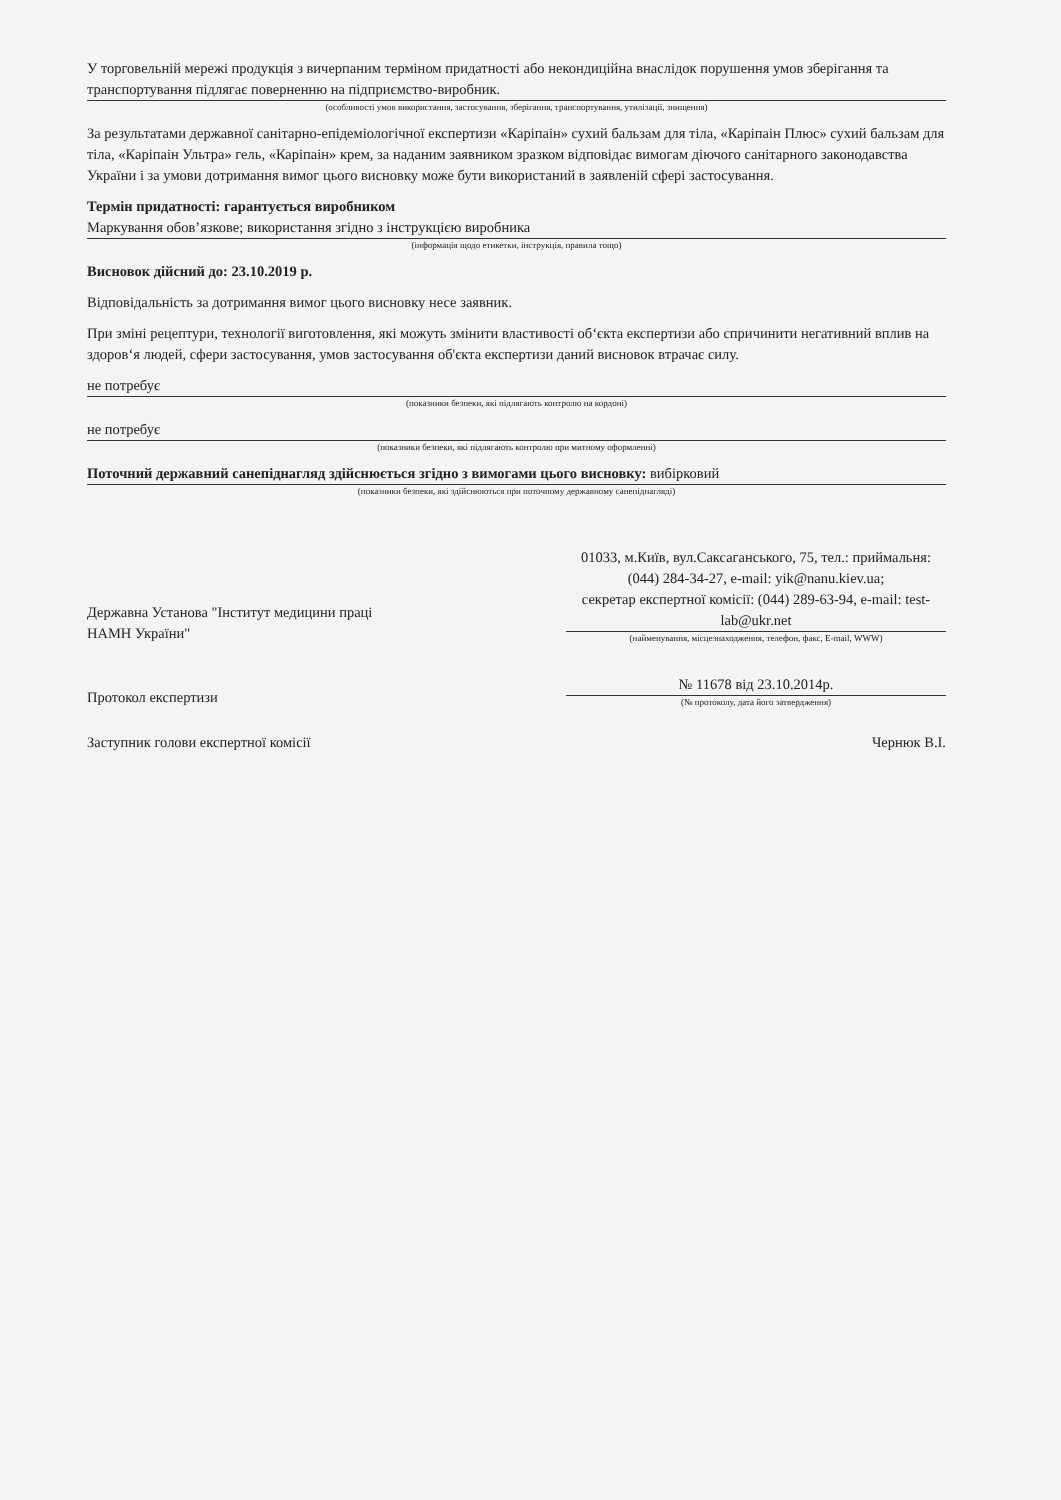У торговельній мережі продукція з вичерпаним терміном придатності або некондиційна внаслідок порушення умов зберігання та транспортування підлягає поверненню на підприємство-виробник.
(особливості умов використання, застосування, зберігання, транспортування, утилізації, знищення)
За результатами державної санітарно-епідеміологічної експертизи «Каріпаін» сухий бальзам для тіла, «Каріпаін Плюс» сухий бальзам для тіла, «Каріпаін Ультра» гель, «Каріпаін» крем, за наданим заявником зразком відповідає вимогам діючого санітарного законодавства України і за умови дотримання вимог цього висновку може бути використаний в заявленій сфері застосування.
Термін придатності: гарантується виробником
Маркування обов’язкове; використання згідно з інструкцією виробника
(інформація щодо етикетки, інструкція, правила тощо)
Висновок дійсний до: 23.10.2019 р.
Відповідальність за дотримання вимог цього висновку несе заявник.
При зміні рецептури, технології виготовлення, які можуть змінити властивості об‘єкта експертизи або спричинити негативний вплив на здоров‘я людей, сфери застосування, умов застосування об'єкта експертизи даний висновок втрачає силу.
не потребує
(показники безпеки, які підлягають контролю на кордоні)
не потребує
(показники безпеки, які підлягають контролю при митному оформленні)
Поточний державний санепіднагляд здійснюється згідно з вимогами цього висновку: вибірковий
(показники безпеки, які здійснюються при поточному державному санепіднагляді)
Державна Установа "Інститут медицини праці
НАМН України"
01033, м.Київ, вул.Саксаганського, 75, тел.: приймальня: (044) 284-34-27, e-mail: yik@nanu.kiev.ua;
секретар експертної комісії: (044) 289-63-94, e-mail: test-lab@ukr.net
(найменування, місцезнаходження, телефон, факс, E-mail, WWW)
Протокол експертизи
№ 11678 від 23.10.2014р.
(№ протоколу, дата його затвердження)
Заступник голови експертної комісії
Чернюк В.І.